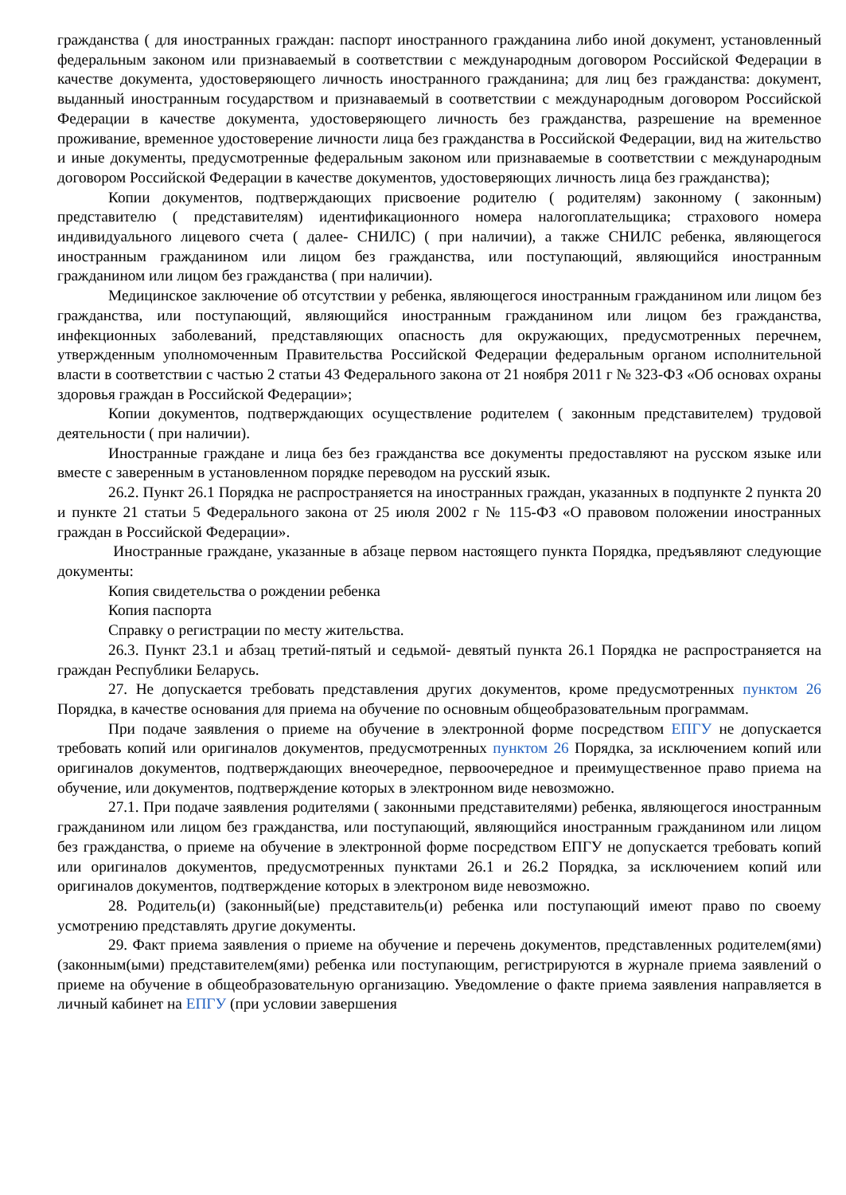гражданства ( для иностранных граждан: паспорт иностранного гражданина либо иной документ, установленный федеральным законом или признаваемый в соответствии с международным договором Российской Федерации в качестве документа, удостоверяющего личность иностранного гражданина; для лиц без гражданства: документ, выданный иностранным государством и признаваемый в соответствии с международным договором Российской Федерации в качестве документа, удостоверяющего личность без гражданства, разрешение на временное проживание, временное удостоверение личности лица без гражданства в Российской Федерации, вид на жительство и иные документы, предусмотренные федеральным законом или признаваемые в соответствии с международным договором Российской Федерации в качестве документов, удостоверяющих личность лица без гражданства);
Копии документов, подтверждающих присвоение родителю ( родителям) законному ( законным) представителю ( представителям) идентификационного номера налогоплательщика; страхового номера индивидуального лицевого счета ( далее- СНИЛС) ( при наличии), а также СНИЛС ребенка, являющегося иностранным гражданином или лицом без гражданства, или поступающий, являющийся иностранным гражданином или лицом без гражданства ( при наличии).
Медицинское заключение об отсутствии у ребенка, являющегося иностранным гражданином или лицом без гражданства, или поступающий, являющийся иностранным гражданином или лицом без гражданства, инфекционных заболеваний, представляющих опасность для окружающих, предусмотренных перечнем, утвержденным уполномоченным Правительства Российской Федерации федеральным органом исполнительной власти в соответствии с частью 2 статьи 43 Федерального закона от 21 ноября 2011 г № 323-ФЗ «Об основах охраны здоровья граждан в Российской Федерации»;
Копии документов, подтверждающих осуществление родителем ( законным представителем) трудовой деятельности ( при наличии).
Иностранные граждане и лица без без гражданства все документы предоставляют на русском языке или вместе с заверенным в установленном порядке переводом на русский язык.
26.2. Пункт 26.1 Порядка не распространяется на иностранных граждан, указанных в подпункте 2 пункта 20 и пункте 21 статьи 5 Федерального закона от 25 июля 2002 г № 115-ФЗ «О правовом положении иностранных граждан в Российской Федерации».
Иностранные граждане, указанные в абзаце первом настоящего пункта Порядка, предъявляют следующие документы:
Копия свидетельства о рождении ребенка
Копия паспорта
Справку о регистрации по месту жительства.
26.3. Пункт 23.1 и абзац третий-пятый и седьмой- девятый пункта 26.1 Порядка не распространяется на граждан Республики Беларусь.
27. Не допускается требовать представления других документов, кроме предусмотренных пунктом 26 Порядка, в качестве основания для приема на обучение по основным общеобразовательным программам.
При подаче заявления о приеме на обучение в электронной форме посредством ЕПГУ не допускается требовать копий или оригиналов документов, предусмотренных пунктом 26 Порядка, за исключением копий или оригиналов документов, подтверждающих внеочередное, первоочередное и преимущественное право приема на обучение, или документов, подтверждение которых в электронном виде невозможно.
27.1. При подаче заявления родителями ( законными представителями) ребенка, являющегося иностранным гражданином или лицом без гражданства, или поступающий, являющийся иностранным гражданином или лицом без гражданства, о приеме на обучение в электронной форме посредством ЕПГУ не допускается требовать копий или оригиналов документов, предусмотренных пунктами 26.1 и 26.2 Порядка, за исключением копий или оригиналов документов, подтверждение которых в электроном виде невозможно.
28. Родитель(и) (законный(ые) представитель(и) ребенка или поступающий имеют право по своему усмотрению представлять другие документы.
29. Факт приема заявления о приеме на обучение и перечень документов, представленных родителем(ями) (законным(ыми) представителем(ями) ребенка или поступающим, регистрируются в журнале приема заявлений о приеме на обучение в общеобразовательную организацию. Уведомление о факте приема заявления направляется в личный кабинет на ЕПГУ (при условии завершения